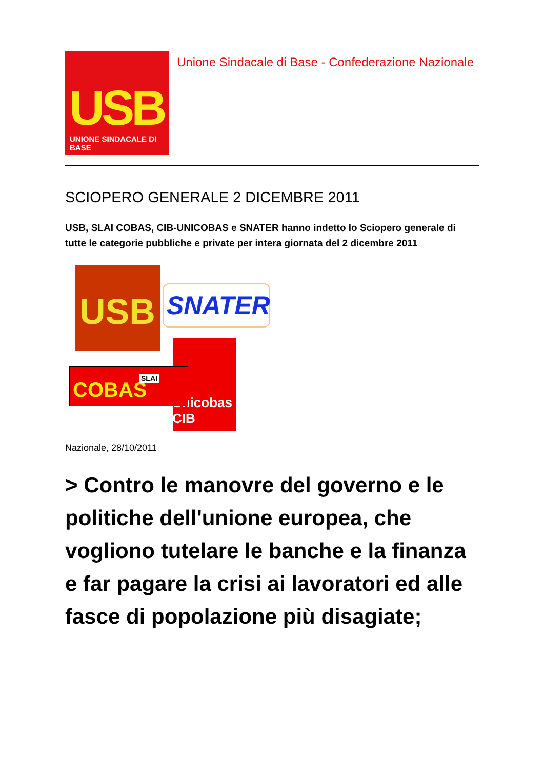USB
UNIONE SINDACALE DI BASE
Unione Sindacale di Base - Confederazione Nazionale
SCIOPERO GENERALE 2 DICEMBRE 2011
USB, SLAI COBAS, CIB-UNICOBAS e SNATER hanno indetto lo Sciopero generale di tutte le categorie pubbliche e private per intera giornata del 2 dicembre 2011
USB SNATER
Unicobas CIB
SLAI COBAS
Nazionale, 28/10/2011
> Contro le manovre del governo e le politiche dell'unione europea, che vogliono tutelare le banche e la finanza e far pagare la crisi ai lavoratori ed alle fasce di popolazione più disagiate;